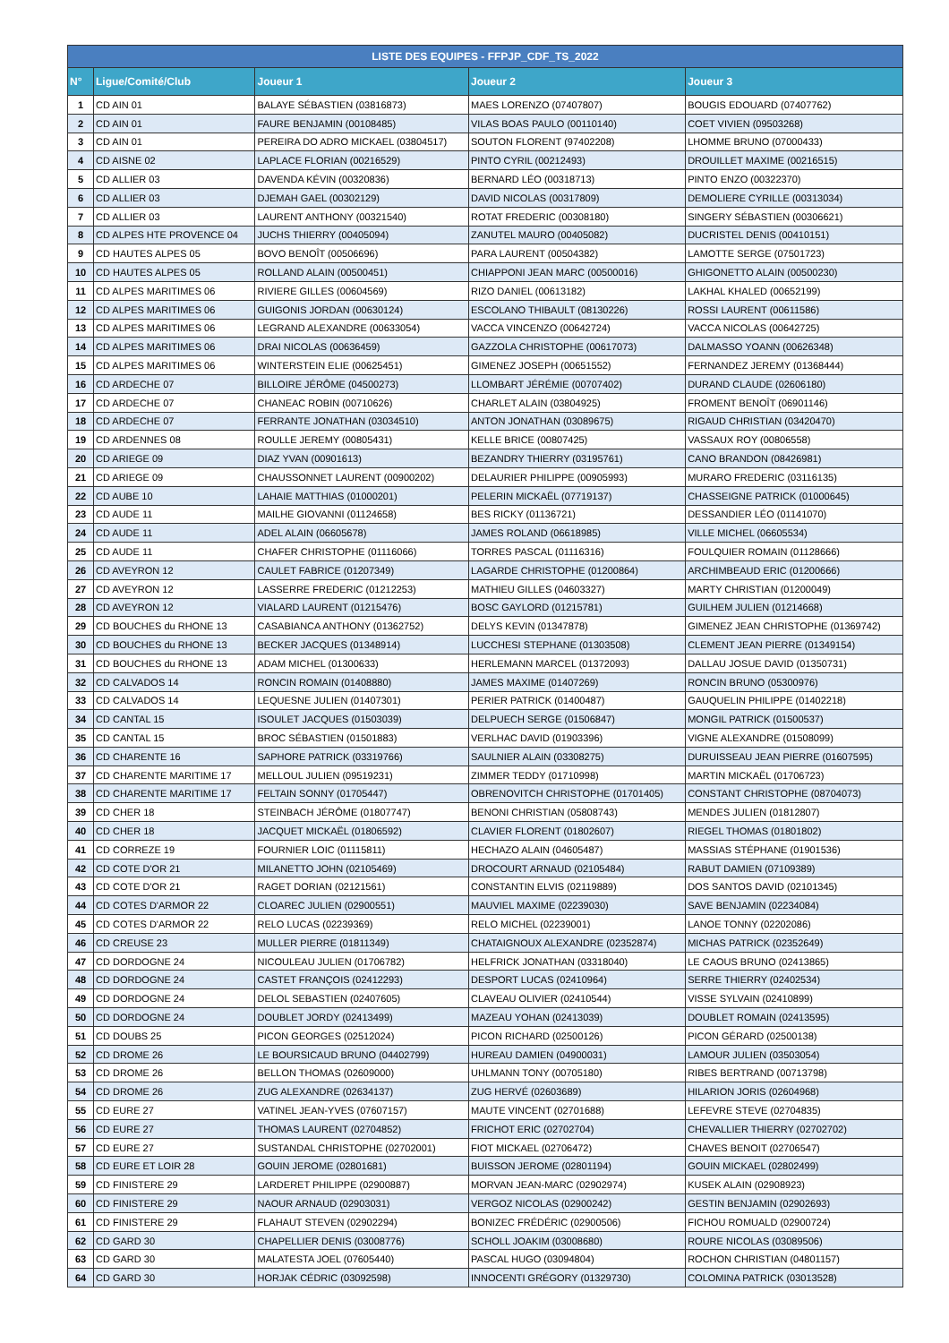| LISTE DES EQUIPES - FFPJP_CDF_TS_2022 | | | | |
| --- | --- | --- | --- | --- |
| N° | Ligue/Comité/Club | Joueur 1 | Joueur 2 | Joueur 3 |
| 1 | CD AIN 01 | BALAYE SÉBASTIEN (03816873) | MAES LORENZO (07407807) | BOUGIS EDOUARD (07407762) |
| 2 | CD AIN 01 | FAURE BENJAMIN (00108485) | VILAS BOAS PAULO (00110140) | COET VIVIEN (09503268) |
| 3 | CD AIN 01 | PEREIRA DO ADRO MICKAEL (03804517) | SOUTON FLORENT (97402208) | LHOMME BRUNO (07000433) |
| 4 | CD AISNE 02 | LAPLACE FLORIAN (00216529) | PINTO CYRIL (00212493) | DROUILLET MAXIME (00216515) |
| 5 | CD ALLIER 03 | DAVENDA KÉVIN (00320836) | BERNARD LÉO (00318713) | PINTO ENZO (00322370) |
| 6 | CD ALLIER 03 | DJEMAH GAEL (00302129) | DAVID NICOLAS (00317809) | DEMOLIERE CYRILLE (00313034) |
| 7 | CD ALLIER 03 | LAURENT ANTHONY (00321540) | ROTAT FREDERIC (00308180) | SINGERY SÉBASTIEN (00306621) |
| 8 | CD ALPES HTE PROVENCE 04 | JUCHS THIERRY (00405094) | ZANUTEL MAURO (00405082) | DUCRISTEL DENIS (00410151) |
| 9 | CD HAUTES ALPES 05 | BOVO BENOÎT (00506696) | PARA LAURENT (00504382) | LAMOTTE SERGE (07501723) |
| 10 | CD HAUTES ALPES 05 | ROLLAND ALAIN (00500451) | CHIAPPONI JEAN MARC (00500016) | GHIGONETTO ALAIN (00500230) |
| 11 | CD ALPES MARITIMES 06 | RIVIERE GILLES (00604569) | RIZO DANIEL (00613182) | LAKHAL KHALED (00652199) |
| 12 | CD ALPES MARITIMES 06 | GUIGONIS JORDAN (00630124) | ESCOLANO THIBAULT (08130226) | ROSSI LAURENT (00611586) |
| 13 | CD ALPES MARITIMES 06 | LEGRAND ALEXANDRE (00633054) | VACCA VINCENZO (00642724) | VACCA NICOLAS (00642725) |
| 14 | CD ALPES MARITIMES 06 | DRAI NICOLAS (00636459) | GAZZOLA CHRISTOPHE (00617073) | DALMASSO YOANN (00626348) |
| 15 | CD ALPES MARITIMES 06 | WINTERSTEIN ELIE (00625451) | GIMENEZ JOSEPH (00651552) | FERNANDEZ JEREMY (01368444) |
| 16 | CD ARDECHE 07 | BILLOIRE JÉRÔME (04500273) | LLOMBART JÉRÉMIE (00707402) | DURAND CLAUDE (02606180) |
| 17 | CD ARDECHE 07 | CHANEAC ROBIN (00710626) | CHARLET ALAIN (03804925) | FROMENT BENOÎT (06901146) |
| 18 | CD ARDECHE 07 | FERRANTE JONATHAN (03034510) | ANTON JONATHAN (03089675) | RIGAUD CHRISTIAN (03420470) |
| 19 | CD ARDENNES 08 | ROULLE JEREMY (00805431) | KELLE BRICE (00807425) | VASSAUX ROY (00806558) |
| 20 | CD ARIEGE 09 | DIAZ YVAN (00901613) | BEZANDRY THIERRY (03195761) | CANO BRANDON (08426981) |
| 21 | CD ARIEGE 09 | CHAUSSONNET LAURENT (00900202) | DELAURIER PHILIPPE (00905993) | MURARO FREDERIC (03116135) |
| 22 | CD AUBE 10 | LAHAIE MATTHIAS (01000201) | PELERIN MICKAËL (07719137) | CHASSEIGNE PATRICK (01000645) |
| 23 | CD AUDE 11 | MAILHE GIOVANNI (01124658) | BES RICKY (01136721) | DESSANDIER LÉO (01141070) |
| 24 | CD AUDE 11 | ADEL ALAIN (06605678) | JAMES ROLAND (06618985) | VILLE MICHEL (06605534) |
| 25 | CD AUDE 11 | CHAFER CHRISTOPHE (01116066) | TORRES PASCAL (01116316) | FOULQUIER ROMAIN (01128666) |
| 26 | CD AVEYRON 12 | CAULET FABRICE (01207349) | LAGARDE CHRISTOPHE (01200864) | ARCHIMBEAUD ERIC (01200666) |
| 27 | CD AVEYRON 12 | LASSERRE FREDERIC (01212253) | MATHIEU GILLES (04603327) | MARTY CHRISTIAN (01200049) |
| 28 | CD AVEYRON 12 | VIALARD LAURENT (01215476) | BOSC GAYLORD (01215781) | GUILHEM JULIEN (01214668) |
| 29 | CD BOUCHES du RHONE 13 | CASABIANCA ANTHONY (01362752) | DELYS KEVIN (01347878) | GIMENEZ JEAN CHRISTOPHE (01369742) |
| 30 | CD BOUCHES du RHONE 13 | BECKER JACQUES (01348914) | LUCCHESI STEPHANE (01303508) | CLEMENT JEAN PIERRE (01349154) |
| 31 | CD BOUCHES du RHONE 13 | ADAM MICHEL (01300633) | HERLEMANN MARCEL (01372093) | DALLAU JOSUE DAVID (01350731) |
| 32 | CD CALVADOS 14 | RONCIN ROMAIN (01408880) | JAMES MAXIME (01407269) | RONCIN BRUNO (05300976) |
| 33 | CD CALVADOS 14 | LEQUESNE JULIEN (01407301) | PERIER PATRICK (01400487) | GAUQUELIN PHILIPPE (01402218) |
| 34 | CD CANTAL 15 | ISOULET JACQUES (01503039) | DELPUECH SERGE (01506847) | MONGIL PATRICK (01500537) |
| 35 | CD CANTAL 15 | BROC SÉBASTIEN (01501883) | VERLHAC DAVID (01903396) | VIGNE ALEXANDRE (01508099) |
| 36 | CD CHARENTE 16 | SAPHORE PATRICK (03319766) | SAULNIER ALAIN (03308275) | DURUISSEAU JEAN PIERRE (01607595) |
| 37 | CD CHARENTE MARITIME 17 | MELLOUL JULIEN (09519231) | ZIMMER TEDDY (01710998) | MARTIN MICKAËL (01706723) |
| 38 | CD CHARENTE MARITIME 17 | FELTAIN SONNY (01705447) | OBRENOVITCH CHRISTOPHE (01701405) | CONSTANT CHRISTOPHE (08704073) |
| 39 | CD CHER 18 | STEINBACH JÉRÔME (01807747) | BENONI CHRISTIAN (05808743) | MENDES JULIEN (01812807) |
| 40 | CD CHER 18 | JACQUET MICKAËL (01806592) | CLAVIER FLORENT (01802607) | RIEGEL THOMAS (01801802) |
| 41 | CD CORREZE 19 | FOURNIER LOIC (01115811) | HECHAZO ALAIN (04605487) | MASSIAS STÉPHANE (01901536) |
| 42 | CD COTE D'OR 21 | MILANETTO JOHN (02105469) | DROCOURT ARNAUD (02105484) | RABUT DAMIEN (07109389) |
| 43 | CD COTE D'OR 21 | RAGET DORIAN (02121561) | CONSTANTIN ELVIS (02119889) | DOS SANTOS DAVID (02101345) |
| 44 | CD COTES D'ARMOR 22 | CLOAREC JULIEN (02900551) | MAUVIEL MAXIME (02239030) | SAVE BENJAMIN (02234084) |
| 45 | CD COTES D'ARMOR 22 | RELO LUCAS (02239369) | RELO MICHEL (02239001) | LANOE TONNY (02202086) |
| 46 | CD CREUSE 23 | MULLER PIERRE (01811349) | CHATAIGNOUX ALEXANDRE (02352874) | MICHAS PATRICK (02352649) |
| 47 | CD DORDOGNE 24 | NICOULEAU JULIEN (01706782) | HELFRICK JONATHAN (03318040) | LE CAOUS BRUNO (02413865) |
| 48 | CD DORDOGNE 24 | CASTET FRANÇOIS (02412293) | DESPORT LUCAS (02410964) | SERRE THIERRY (02402534) |
| 49 | CD DORDOGNE 24 | DELOL SEBASTIEN (02407605) | CLAVEAU OLIVIER (02410544) | VISSE SYLVAIN (02410899) |
| 50 | CD DORDOGNE 24 | DOUBLET JORDY (02413499) | MAZEAU YOHAN (02413039) | DOUBLET ROMAIN (02413595) |
| 51 | CD DOUBS 25 | PICON GEORGES (02512024) | PICON RICHARD (02500126) | PICON GÉRARD (02500138) |
| 52 | CD DROME 26 | LE BOURSICAUD BRUNO (04402799) | HUREAU DAMIEN (04900031) | LAMOUR JULIEN (03503054) |
| 53 | CD DROME 26 | BELLON THOMAS (02609000) | UHLMANN TONY (00705180) | RIBES BERTRAND (00713798) |
| 54 | CD DROME 26 | ZUG ALEXANDRE (02634137) | ZUG HERVÉ (02603689) | HILARION JORIS (02604968) |
| 55 | CD EURE 27 | VATINEL JEAN-YVES (07607157) | MAUTE VINCENT (02701688) | LEFEVRE STEVE (02704835) |
| 56 | CD EURE 27 | THOMAS LAURENT (02704852) | FRICHOT ERIC (02702704) | CHEVALLIER THIERRY (02702702) |
| 57 | CD EURE 27 | SUSTANDAL CHRISTOPHE (02702001) | FIOT MICKAEL (02706472) | CHAVES BENOIT (02706547) |
| 58 | CD EURE ET LOIR 28 | GOUIN JEROME (02801681) | BUISSON JEROME (02801194) | GOUIN MICKAEL (02802499) |
| 59 | CD FINISTERE 29 | LARDERET PHILIPPE (02900887) | MORVAN JEAN-MARC (02902974) | KUSEK ALAIN (02908923) |
| 60 | CD FINISTERE 29 | NAOUR ARNAUD (02903031) | VERGOZ NICOLAS (02900242) | GESTIN BENJAMIN (02902693) |
| 61 | CD FINISTERE 29 | FLAHAUT STEVEN (02902294) | BONIZEC FRÉDÉRIC (02900506) | FICHOU ROMUALD (02900724) |
| 62 | CD GARD 30 | CHAPELLIER DENIS (03008776) | SCHOLL JOAKIM (03008680) | ROURE NICOLAS (03089506) |
| 63 | CD GARD 30 | MALATESTA JOEL (07605440) | PASCAL HUGO (03094804) | ROCHON CHRISTIAN (04801157) |
| 64 | CD GARD 30 | HORJAK CÉDRIC (03092598) | INNOCENTI GRÉGORY (01329730) | COLOMINA PATRICK (03013528) |